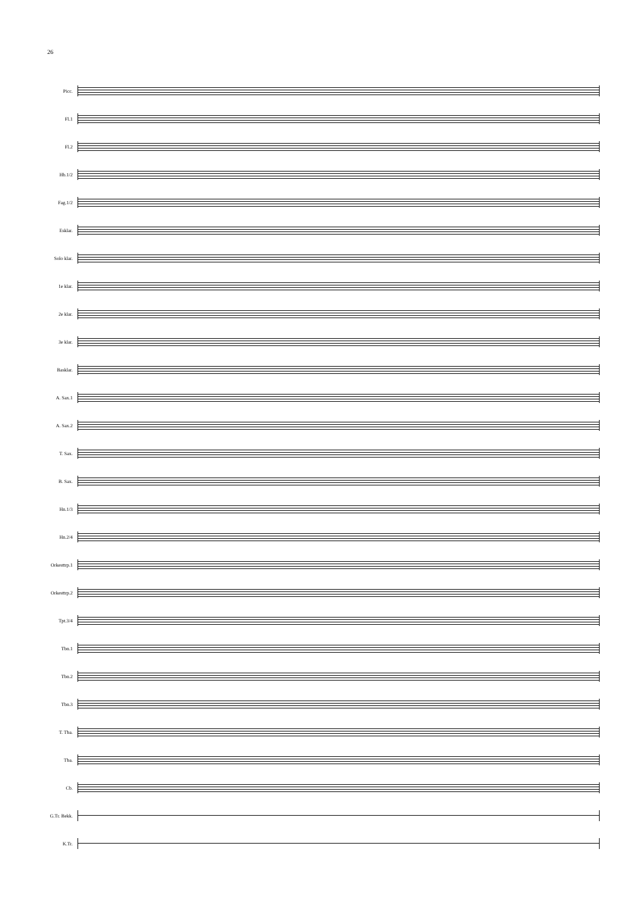26
Picc.
Fl.1
Fl.2
Hb.1/2
Fag.1/2
Esklar.
Solo klar.
1e klar.
2e klar.
3e klar.
Basklar.
A. Sax.1
A. Sax.2
T. Sax.
B. Sax.
Hn.1/3
Hn.2/4
Orkesttrp.1
Orkesttrp.2
Tpt.3/4
Tbn.1
Tbn.2
Tbn.3
T. Tba.
Tba.
Cb.
G.Tr. Bekk.
K.Tr.